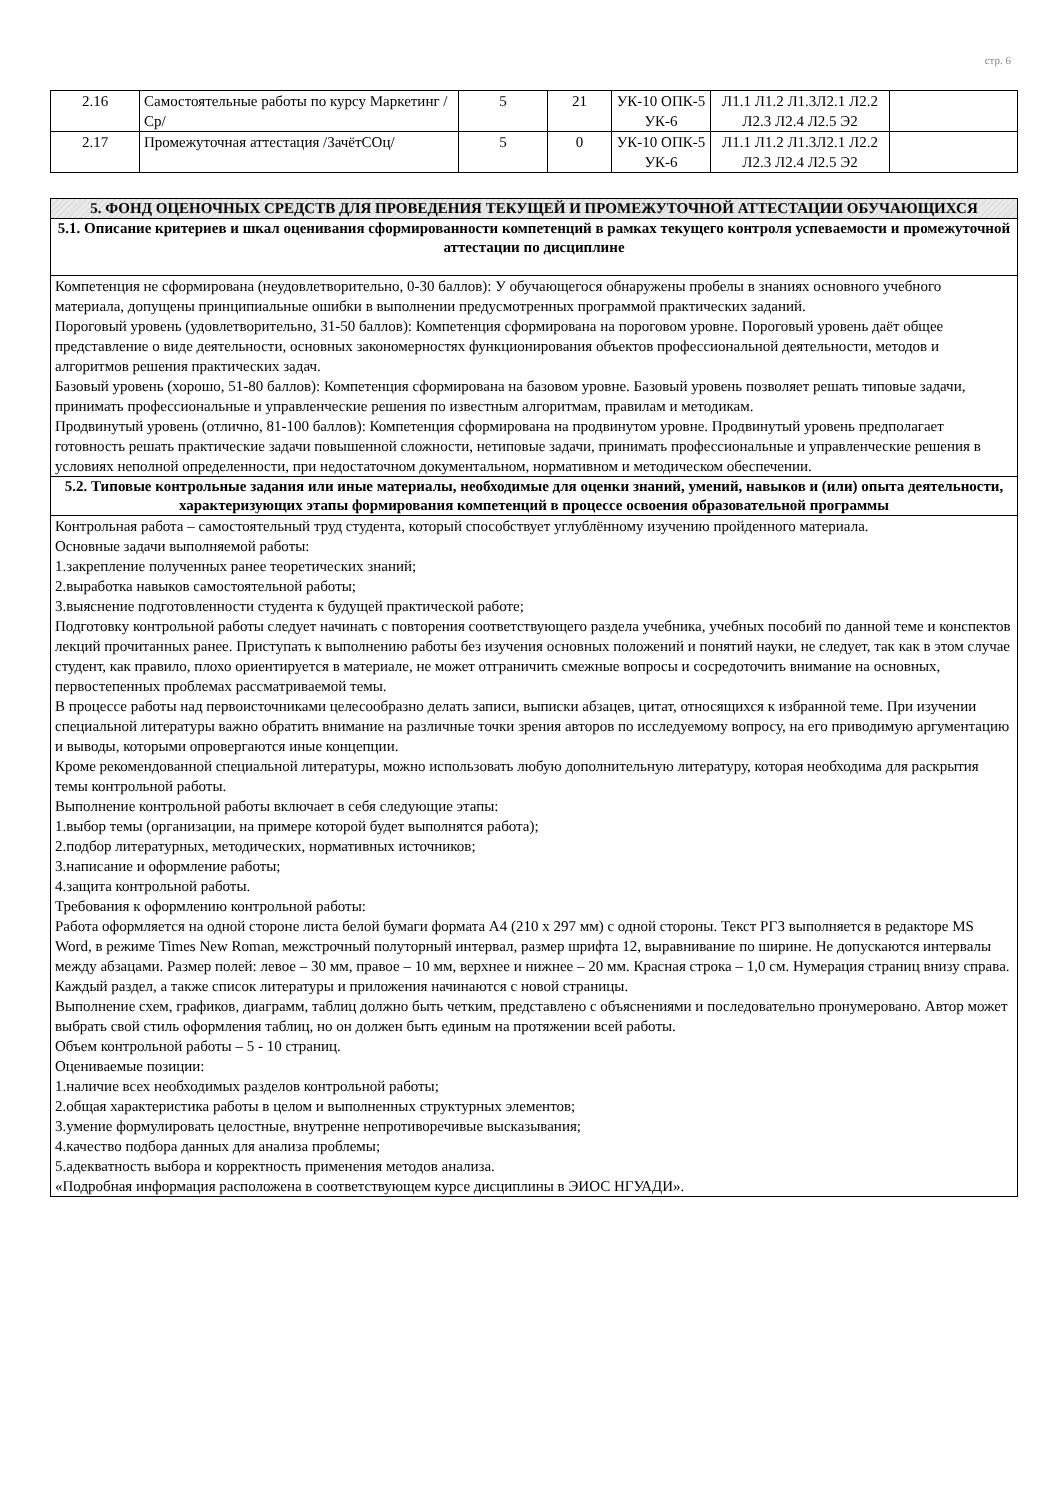стр. 6
| 2.16 | Самостоятельные работы по курсу Маркетинг /Ср/ | 5 | 21 | УК-10 ОПК-5 УК-6 | Л1.1 Л1.2 Л1.3Л2.1 Л2.2 Л2.3 Л2.4 Л2.5 Э2 | |
| 2.17 | Промежуточная аттестация /ЗачётСОц/ | 5 | 0 | УК-10 ОПК-5 УК-6 | Л1.1 Л1.2 Л1.3Л2.1 Л2.2 Л2.3 Л2.4 Л2.5 Э2 | |
| 5. ФОНД ОЦЕНОЧНЫХ СРЕДСТВ ДЛЯ ПРОВЕДЕНИЯ ТЕКУЩЕЙ И ПРОМЕЖУТОЧНОЙ АТТЕСТАЦИИ ОБУЧАЮЩИХСЯ |
| 5.1. Описание критериев и шкал оценивания сформированности компетенций в рамках текущего контроля успеваемости и промежуточной аттестации по дисциплине |
| Компетенция не сформирована (неудовлетворительно, 0-30 баллов): У обучающегося обнаружены пробелы в знаниях основного учебного материала, допущены принципиальные ошибки в выполнении предусмотренных программой практических заданий. Пороговый уровень (удовлетворительно, 31-50 баллов): Компетенция сформирована на пороговом уровне. Пороговый уровень даёт общее представление о виде деятельности, основных закономерностях функционирования объектов профессиональной деятельности, методов и алгоритмов решения практических задач. Базовый уровень (хорошо, 51-80 баллов): Компетенция сформирована на базовом уровне. Базовый уровень позволяет решать типовые задачи, принимать профессиональные и управленческие решения по известным алгоритмам, правилам и методикам. Продвинутый уровень (отлично, 81-100 баллов): Компетенция сформирована на продвинутом уровне. Продвинутый уровень предполагает готовность решать практические задачи повышенной сложности, нетиповые задачи, принимать профессиональные и управленческие решения в условиях неполной определенности, при недостаточном документальном, нормативном и методическом обеспечении. |
| 5.2. Типовые контрольные задания или иные материалы, необходимые для оценки знаний, умений, навыков и (или) опыта деятельности, характеризующих этапы формирования компетенций в процессе освоения образовательной программы |
| Контрольная работа – самостоятельный труд студента, который способствует углублённому изучению пройденного материала. Основные задачи выполняемой работы: 1.закрепление полученных ранее теоретических знаний; 2.выработка навыков самостоятельной работы; 3.выяснение подготовленности студента к будущей практической работе; Подготовку контрольной работы следует начинать с повторения соответствующего раздела учебника, учебных пособий по данной теме и конспектов лекций прочитанных ранее. Приступать к выполнению работы без изучения основных положений и понятий науки, не следует, так как в этом случае студент, как правило, плохо ориентируется в материале, не может отграничить смежные вопросы и сосредоточить внимание на основных, первостепенных проблемах рассматриваемой темы. В процессе работы над первоисточниками целесообразно делать записи, выписки абзацев, цитат, относящихся к избранной теме. При изучении специальной литературы важно обратить внимание на различные точки зрения авторов по исследуемому вопросу, на его приводимую аргументацию и выводы, которыми опровергаются иные концепции. Кроме рекомендованной специальной литературы, можно использовать любую дополнительную литературу, которая необходима для раскрытия темы контрольной работы. Выполнение контрольной работы включает в себя следующие этапы: 1.выбор темы (организации, на примере которой будет выполнятся работа); 2.подбор литературных, методических, нормативных источников; 3.написание и оформление работы; 4.защита контрольной работы. Требования к оформлению контрольной работы: Работа оформляется на одной стороне листа белой бумаги формата А4 (210 х 297 мм) с одной стороны. Текст РГЗ выполняется в редакторе MS Word, в режиме Times New Roman, межстрочный полуторный интервал, размер шрифта 12, выравнивание по ширине. Не допускаются интервалы между абзацами. Размер полей: левое – 30 мм, правое – 10 мм, верхнее и нижнее – 20 мм. Красная строка – 1,0 см. Нумерация страниц внизу справа. Каждый раздел, а также список литературы и приложения начинаются с новой страницы. Выполнение схем, графиков, диаграмм, таблиц должно быть четким, представлено с объяснениями и последовательно пронумеровано. Автор может выбрать свой стиль оформления таблиц, но он должен быть единым на протяжении всей работы. Объем контрольной работы – 5 - 10 страниц. Оцениваемые позиции: 1.наличие всех необходимых разделов контрольной работы; 2.общая характеристика работы в целом и выполненных структурных элементов; 3.умение формулировать целостные, внутренне непротиворечивые высказывания; 4.качество подбора данных для анализа проблемы; 5.адекватность выбора и корректность применения методов анализа. «Подробная информация расположена в соответствующем курсе дисциплины в ЭИОС НГУАДИ». |